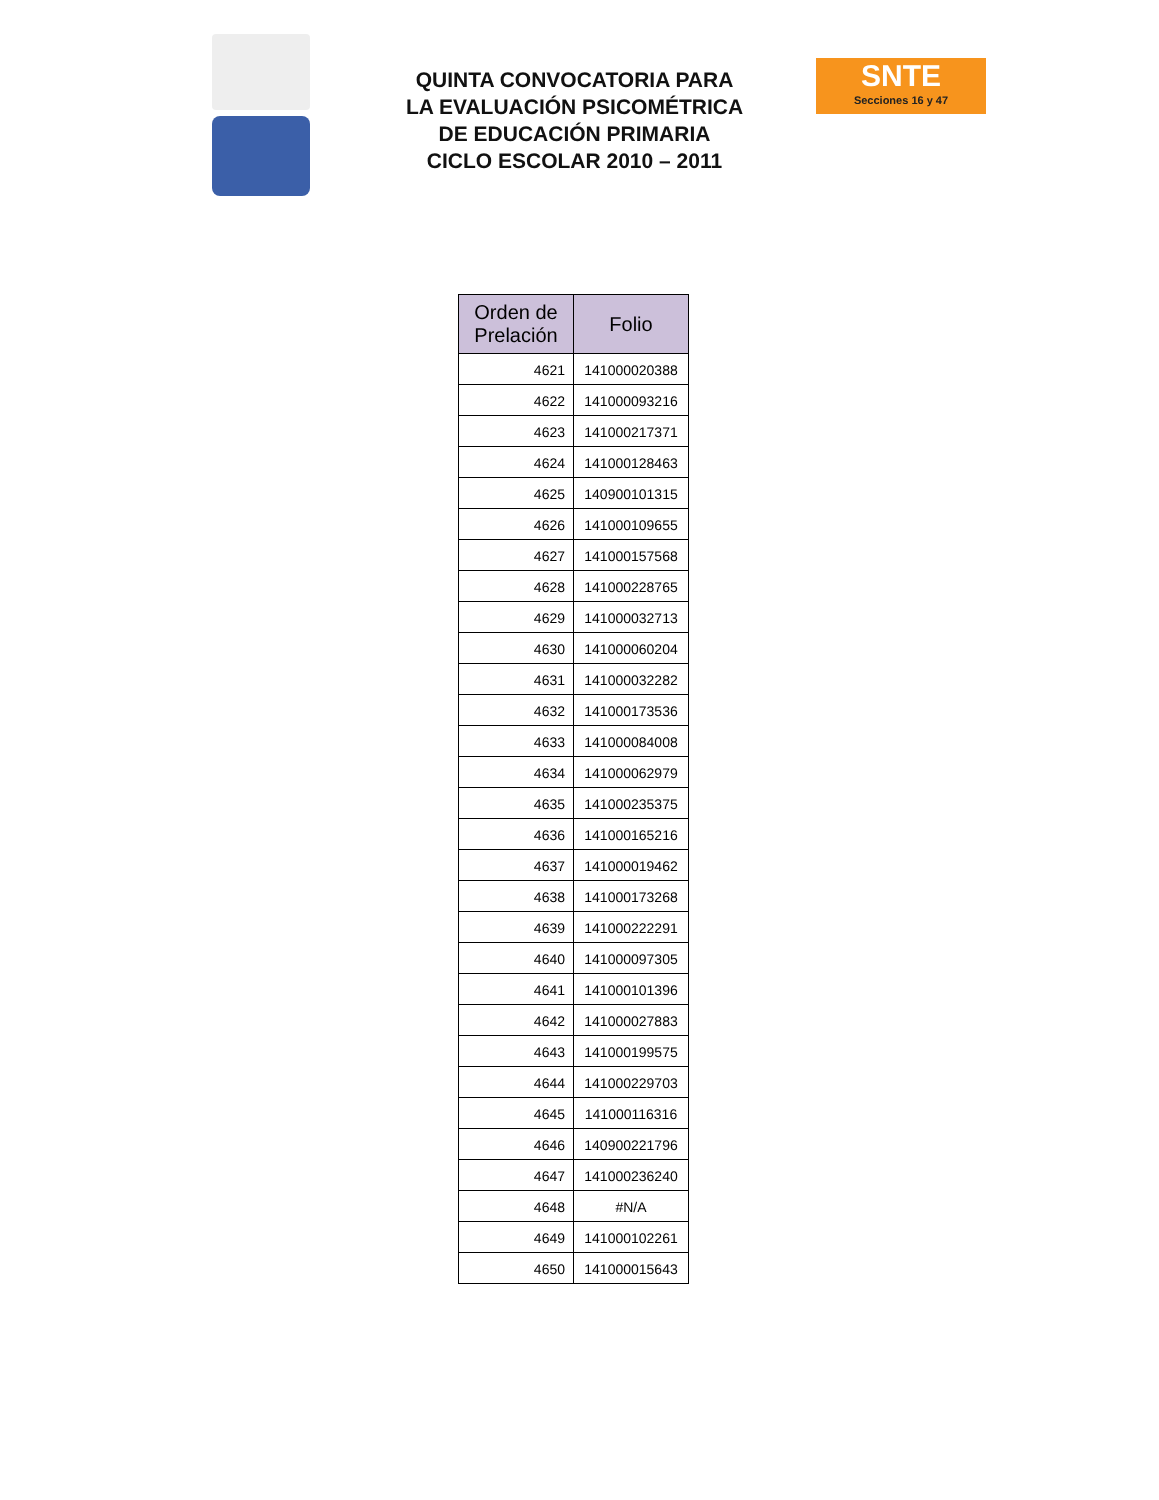SNTE
Secciones 16 y 47
QUINTA CONVOCATORIA PARA
LA EVALUACIÓN PSICOMÉTRICA
DE EDUCACIÓN PRIMARIA
CICLO ESCOLAR 2010 – 2011
| Orden de Prelación | Folio |
| --- | --- |
| 4621 | 141000020388 |
| 4622 | 141000093216 |
| 4623 | 141000217371 |
| 4624 | 141000128463 |
| 4625 | 140900101315 |
| 4626 | 141000109655 |
| 4627 | 141000157568 |
| 4628 | 141000228765 |
| 4629 | 141000032713 |
| 4630 | 141000060204 |
| 4631 | 141000032282 |
| 4632 | 141000173536 |
| 4633 | 141000084008 |
| 4634 | 141000062979 |
| 4635 | 141000235375 |
| 4636 | 141000165216 |
| 4637 | 141000019462 |
| 4638 | 141000173268 |
| 4639 | 141000222291 |
| 4640 | 141000097305 |
| 4641 | 141000101396 |
| 4642 | 141000027883 |
| 4643 | 141000199575 |
| 4644 | 141000229703 |
| 4645 | 141000116316 |
| 4646 | 140900221796 |
| 4647 | 141000236240 |
| 4648 | #N/A |
| 4649 | 141000102261 |
| 4650 | 141000015643 |